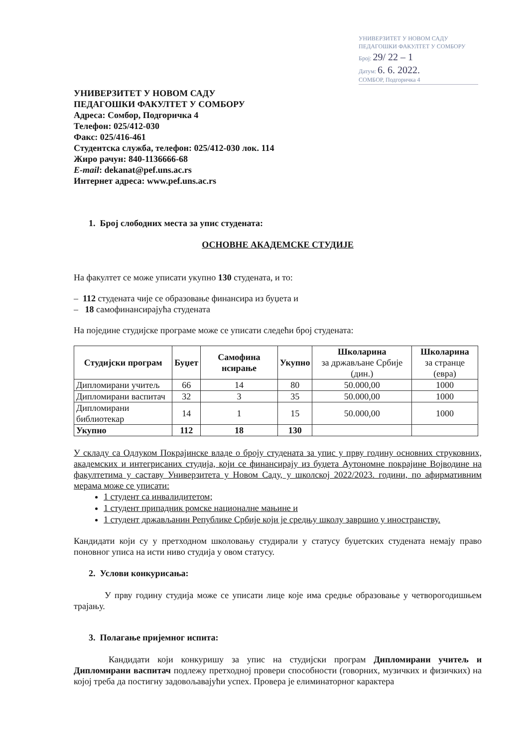УНИВЕРЗИТЕТ У НОВОМ САДУ
ПЕДАГОШКИ ФАКУЛТЕТ У СОМБОРУ
Број: 29/ 22 – 1
Датум: 6. 6. 2022.
СОМБОР, Подгоричка 4
УНИВЕРЗИТЕТ У НОВОМ САДУ
ПЕДАГОШКИ ФАКУЛТЕТ У СОМБОРУ
Адреса: Сомбор, Подгоричка 4
Телефон: 025/412-030
Факс: 025/416-461
Студентска служба, телефон: 025/412-030 лок. 114
Жиро рачун: 840-1136666-68
E-mail: dekanat@pef.uns.ac.rs
Интернет адреса: www.pef.uns.ac.rs
1. Број слободних места за упис студената:
ОСНОВНЕ АКАДЕМСКЕ СТУДИЈЕ
На факултет се може уписати укупно 130 студената, и то:
– 112 студената чије се образовање финансира из буџета и
– 18 самофинансирајућа студената
На поједине студијске програме може се уписати следећи број студената:
| Студијски програм | Буџет | Самофина нсирање | Укупно | Школарина за држављане Србије (дин.) | Школарина за странце (евра) |
| --- | --- | --- | --- | --- | --- |
| Дипломирани учитељ | 66 | 14 | 80 | 50.000,00 | 1000 |
| Дипломирани васпитач | 32 | 3 | 35 | 50.000,00 | 1000 |
| Дипломирани библиотекар | 14 | 1 | 15 | 50.000,00 | 1000 |
| Укупно | 112 | 18 | 130 | | |
У складу са Одлуком Покрајинске владе о броју студената за упис у прву годину основних струковних, академских и интегрисаних студија, који се финансирају из буџета Аутономне покрајине Војводине на факултетима у саставу Универзитета у Новом Саду, у школској 2022/2023. години, по афирмативним мерама може се уписати:
1 студент са инвалидитетом;
1 студент припадник ромске националне мањине и
1 студент држављанин Републике Србије који је средњу школу завршио у иностранству.
Кандидати који су у претходном школовању студирали у статусу буџетских студената немају право поновног уписа на исти ниво студија у овом статусу.
2. Услови конкурисања:
У прву годину студија може се уписати лице које има средње образовање у четворогодишњем трајању.
3. Полагање пријемног испита:
Кандидати који конкуришу за упис на студијски програм Дипломирани учитељ и Дипломирани васпитач подлежу претходној провери способности (говорних, музичких и физичких) на којој треба да постигну задовољавајући успех. Провера је елиминаторног карактера